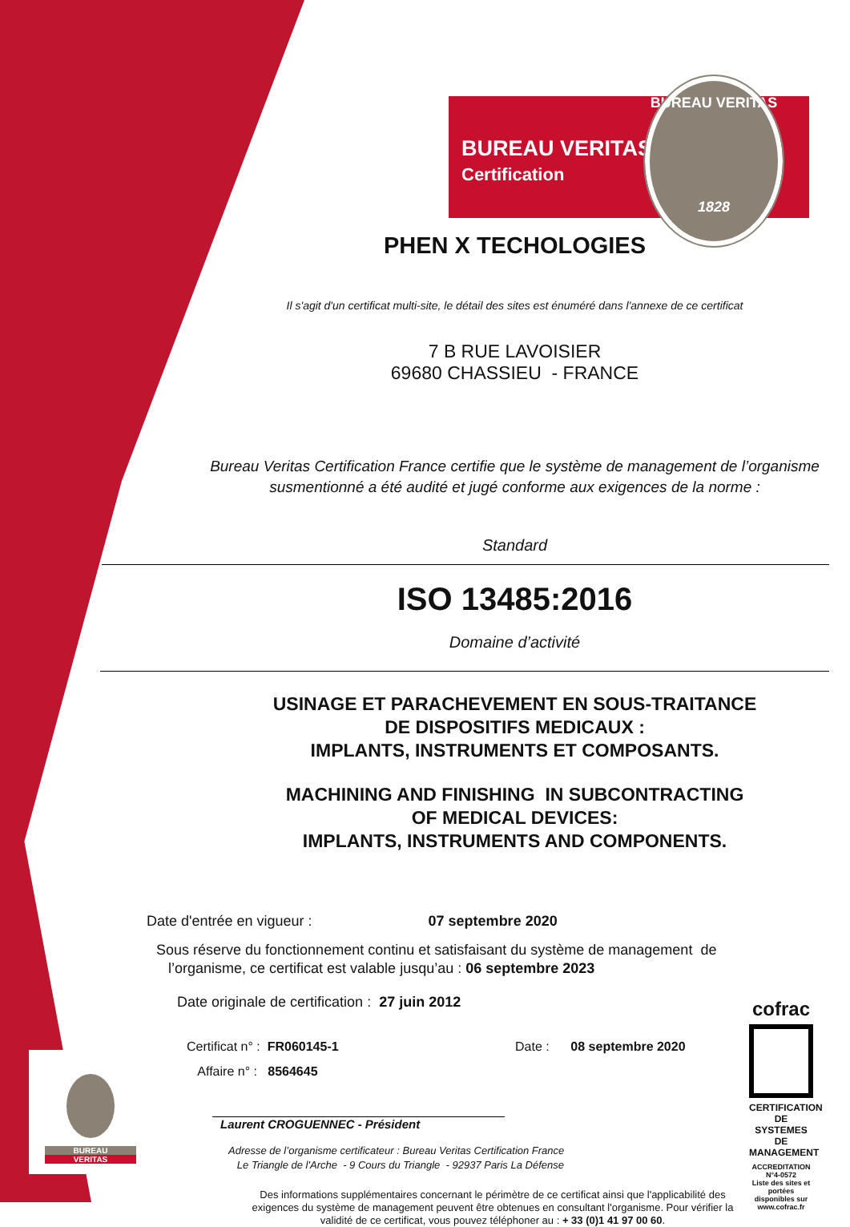BUREAU VERITAS
Certification
BUREAU VERITAS
1828
PHEN X TECHOLOGIES
Il s'agit d'un certificat multi-site, le détail des sites est énuméré dans l'annexe de ce certificat
7 B RUE LAVOISIER
69680 CHASSIEU - FRANCE
Bureau Veritas Certification France certifie que le système de management de l’organisme susmentionné a été audité et jugé conforme aux exigences de la norme :
Standard
ISO 13485:2016
Domaine d’activité
USINAGE ET PARACHEVEMENT EN SOUS-TRAITANCE
DE DISPOSITIFS MEDICAUX :
IMPLANTS, INSTRUMENTS ET COMPOSANTS.
MACHINING AND FINISHING IN SUBCONTRACTING
OF MEDICAL DEVICES:
IMPLANTS, INSTRUMENTS AND COMPONENTS.
Date d'entrée en vigueur : 07 septembre 2020
Sous réserve du fonctionnement continu et satisfaisant du système de management de
l’organisme, ce certificat est valable jusqu’au : 06 septembre 2023
Date originale de certification : 27 juin 2012
Certificat n° : FR060145-1
Affaire n° : 8564645
Date : 08 septembre 2020
Laurent CROGUENNEC - Président
Adresse de l’organisme certificateur : Bureau Veritas Certification France
Le Triangle de l'Arche - 9 Cours du Triangle - 92937 Paris La Défense
Des informations supplémentaires concernant le périmètre de ce certificat ainsi que l'applicabilité des exigences du système de management peuvent être obtenues en consultant l'organisme. Pour vérifier la validité de ce certificat, vous pouvez téléphoner au : + 33 (0)1 41 97 00 60.
BUREAU
VERITAS
cofrac
CERTIFICATION DE SYSTEMES DE MANAGEMENT
ACCREDITATION N°4-0572
Liste des sites et portées disponibles sur www.cofrac.fr